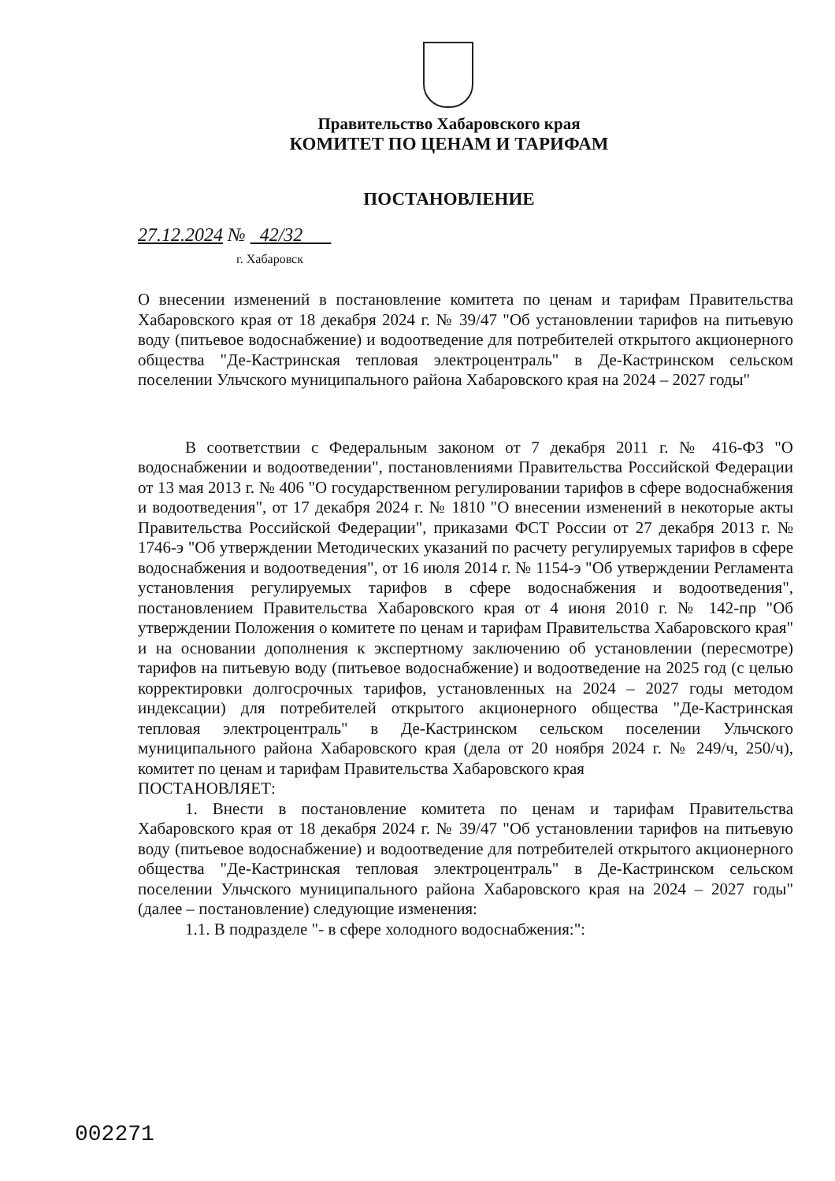Правительство Хабаровского края
КОМИТЕТ ПО ЦЕНАМ И ТАРИФАМ
ПОСТАНОВЛЕНИЕ
27.12.2024 № 42/32
г. Хабаровск
О внесении изменений в постановление комитета по ценам и тарифам Правительства Хабаровского края от 18 декабря 2024 г. № 39/47 "Об установлении тарифов на питьевую воду (питьевое водоснабжение) и водоотведение для потребителей открытого акционерного общества "Де-Кастринская тепловая электроцентраль" в Де-Кастринском сельском поселении Ульчского муниципального района Хабаровского края на 2024 – 2027 годы"
В соответствии с Федеральным законом от 7 декабря 2011 г. № 416-ФЗ "О водоснабжении и водоотведении", постановлениями Правительства Российской Федерации от 13 мая 2013 г. № 406 "О государственном регулировании тарифов в сфере водоснабжения и водоотведения", от 17 декабря 2024 г. № 1810 "О внесении изменений в некоторые акты Правительства Российской Федерации", приказами ФСТ России от 27 декабря 2013 г. № 1746-э "Об утверждении Методических указаний по расчету регулируемых тарифов в сфере водоснабжения и водоотведения", от 16 июля 2014 г. № 1154-э "Об утверждении Регламента установления регулируемых тарифов в сфере водоснабжения и водоотведения", постановлением Правительства Хабаровского края от 4 июня 2010 г. № 142-пр "Об утверждении Положения о комитете по ценам и тарифам Правительства Хабаровского края" и на основании дополнения к экспертному заключению об установлении (пересмотре) тарифов на питьевую воду (питьевое водоснабжение) и водоотведение на 2025 год (с целью корректировки долгосрочных тарифов, установленных на 2024 – 2027 годы методом индексации) для потребителей открытого акционерного общества "Де-Кастринская тепловая электроцентраль" в Де-Кастринском сельском поселении Ульчского муниципального района Хабаровского края (дела от 20 ноября 2024 г. № 249/ч, 250/ч), комитет по ценам и тарифам Правительства Хабаровского края
ПОСТАНОВЛЯЕТ:
1. Внести в постановление комитета по ценам и тарифам Правительства Хабаровского края от 18 декабря 2024 г. № 39/47 "Об установлении тарифов на питьевую воду (питьевое водоснабжение) и водоотведение для потребителей открытого акционерного общества "Де-Кастринская тепловая электроцентраль" в Де-Кастринском сельском поселении Ульчского муниципального района Хабаровского края на 2024 – 2027 годы" (далее – постановление) следующие изменения:
1.1. В подразделе "- в сфере холодного водоснабжения:":
002271